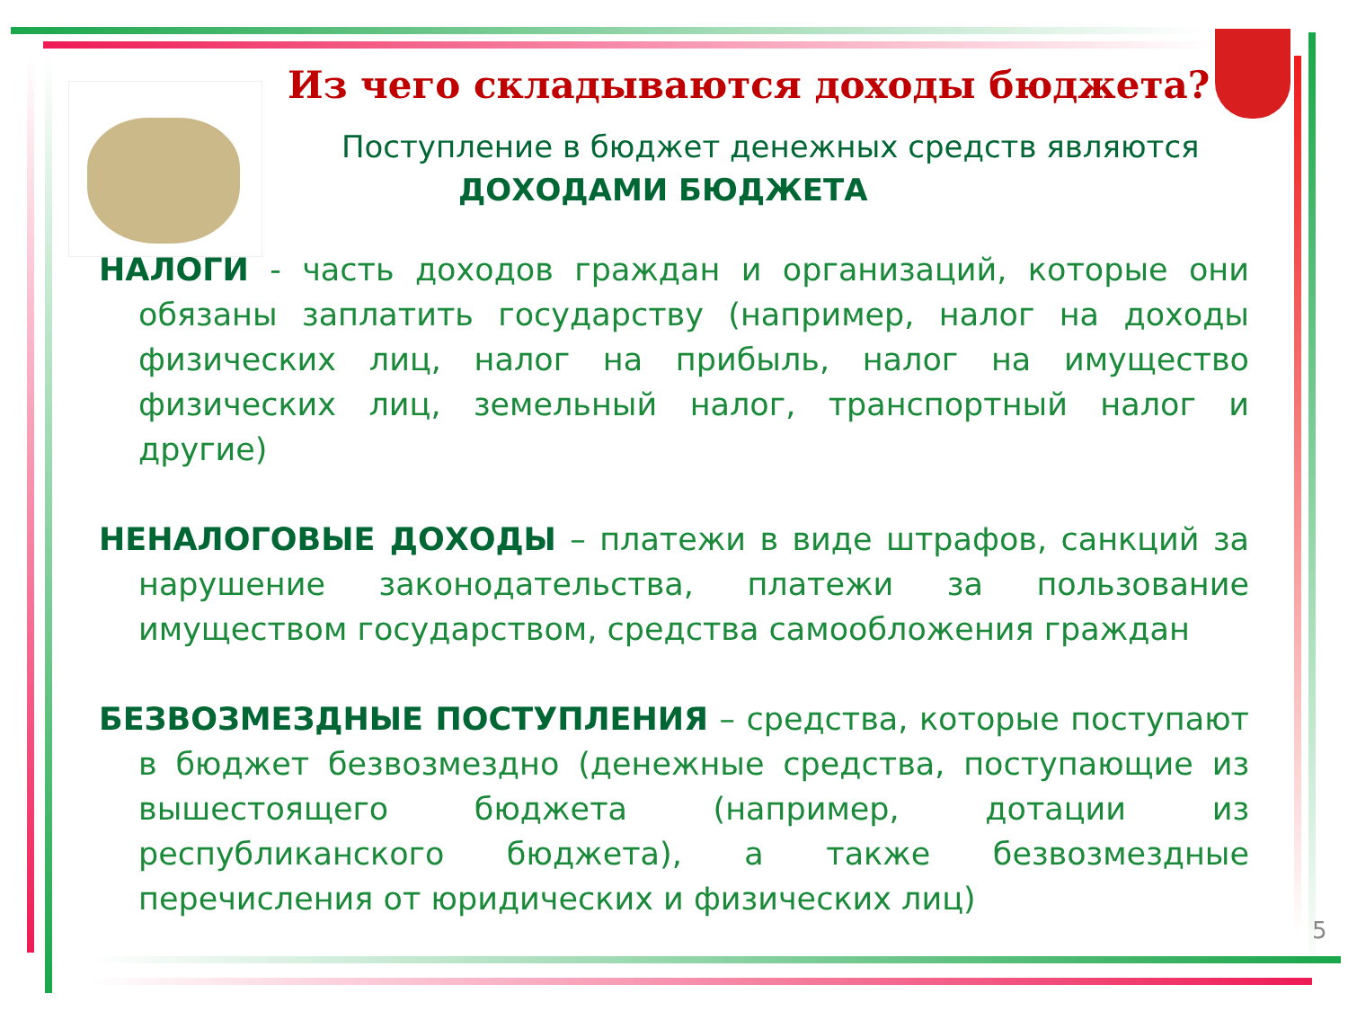Из чего складываются доходы бюджета?
Поступление в бюджет денежных средств являются
ДОХОДАМИ БЮДЖЕТА
НАЛОГИ - часть доходов граждан и организаций, которые они обязаны заплатить государству (например, налог на доходы физических лиц, налог на прибыль, налог на имущество физических лиц, земельный налог, транспортный налог и другие)
НЕНАЛОГОВЫЕ ДОХОДЫ – платежи в виде штрафов, санкций за нарушение законодательства, платежи за пользование имуществом государством, средства самообложения граждан
БЕЗВОЗМЕЗДНЫЕ ПОСТУПЛЕНИЯ – средства, которые поступают в бюджет безвозмездно (денежные средства, поступающие из вышестоящего бюджета (например, дотации из республиканского бюджета), а также безвозмездные перечисления от юридических и физических лиц)
5